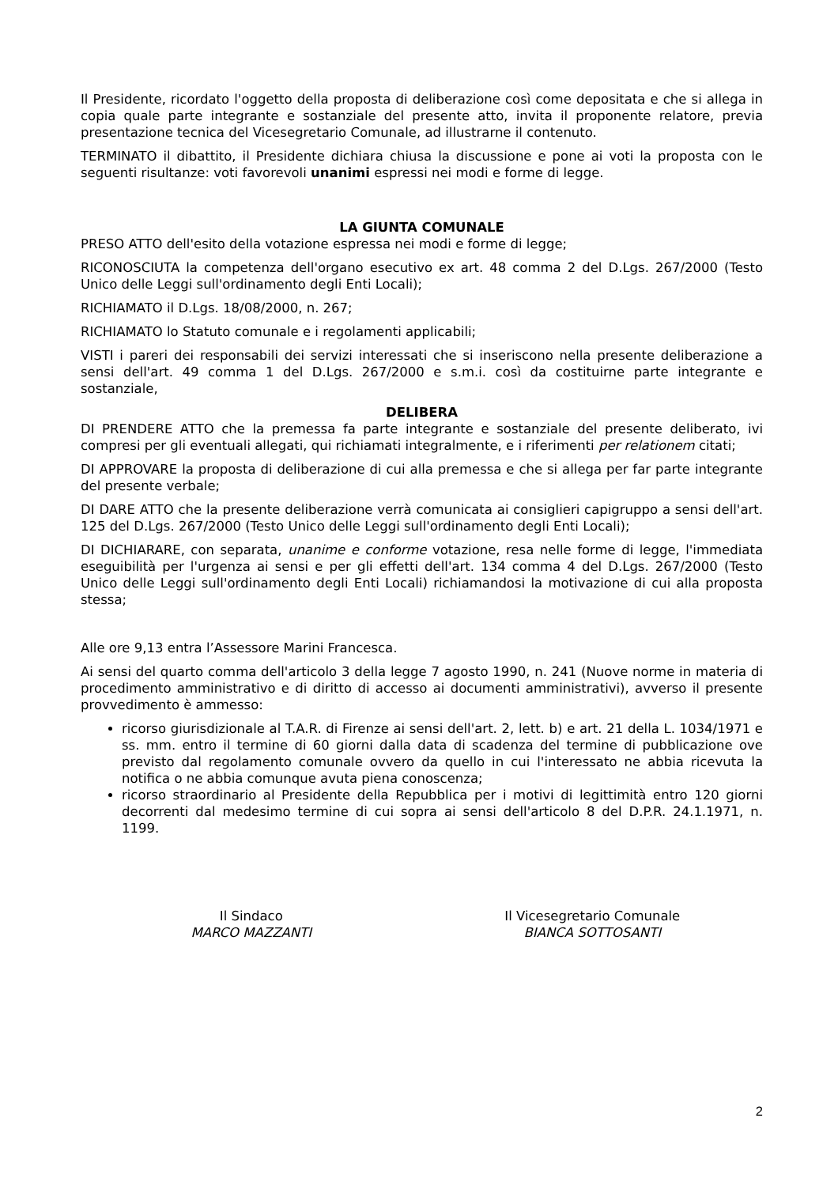Il Presidente, ricordato l'oggetto della proposta di deliberazione così come depositata e che si allega in copia quale parte integrante e sostanziale del presente atto, invita il proponente relatore, previa presentazione tecnica del Vicesegretario Comunale, ad illustrarne il contenuto.
TERMINATO il dibattito, il Presidente dichiara chiusa la discussione e pone ai voti la proposta con le seguenti risultanze: voti favorevoli unanimi espressi nei modi e forme di legge.
LA GIUNTA COMUNALE
PRESO ATTO dell'esito della votazione espressa nei modi e forme di legge;
RICONOSCIUTA la competenza dell'organo esecutivo ex art. 48 comma 2 del D.Lgs. 267/2000 (Testo Unico delle Leggi sull'ordinamento degli Enti Locali);
RICHIAMATO il D.Lgs. 18/08/2000, n. 267;
RICHIAMATO lo Statuto comunale e i regolamenti applicabili;
VISTI i pareri dei responsabili dei servizi interessati che si inseriscono nella presente deliberazione a sensi dell'art. 49 comma 1 del D.Lgs. 267/2000 e s.m.i. così da costituirne parte integrante e sostanziale,
DELIBERA
DI PRENDERE ATTO che la premessa fa parte integrante e sostanziale del presente deliberato, ivi compresi per gli eventuali allegati, qui richiamati integralmente, e i riferimenti per relationem citati;
DI APPROVARE la proposta di deliberazione di cui alla premessa e che si allega per far parte integrante del presente verbale;
DI DARE ATTO che la presente deliberazione verrà comunicata ai consiglieri capigruppo a sensi dell'art. 125 del D.Lgs. 267/2000 (Testo Unico delle Leggi sull'ordinamento degli Enti Locali);
DI DICHIARARE, con separata, unanime e conforme votazione, resa nelle forme di legge, l'immediata eseguibilità per l'urgenza ai sensi e per gli effetti dell'art. 134 comma 4 del D.Lgs. 267/2000 (Testo Unico delle Leggi sull'ordinamento degli Enti Locali) richiamandosi la motivazione di cui alla proposta stessa;
Alle ore 9,13 entra l’Assessore Marini Francesca.
Ai sensi del quarto comma dell'articolo 3 della legge 7 agosto 1990, n. 241 (Nuove norme in materia di procedimento amministrativo e di diritto di accesso ai documenti amministrativi), avverso il presente provvedimento è ammesso:
ricorso giurisdizionale al T.A.R. di Firenze ai sensi dell'art. 2, lett. b) e art. 21 della L. 1034/1971 e ss. mm. entro il termine di 60 giorni dalla data di scadenza del termine di pubblicazione ove previsto dal regolamento comunale ovvero da quello in cui l'interessato ne abbia ricevuta la notifica o ne abbia comunque avuta piena conoscenza;
ricorso straordinario al Presidente della Repubblica per i motivi di legittimità entro 120 giorni decorrenti dal medesimo termine di cui sopra ai sensi dell'articolo 8 del D.P.R. 24.1.1971, n. 1199.
Il Sindaco
MARCO MAZZANTI
Il Vicesegretario Comunale
BIANCA SOTTOSANTI
2